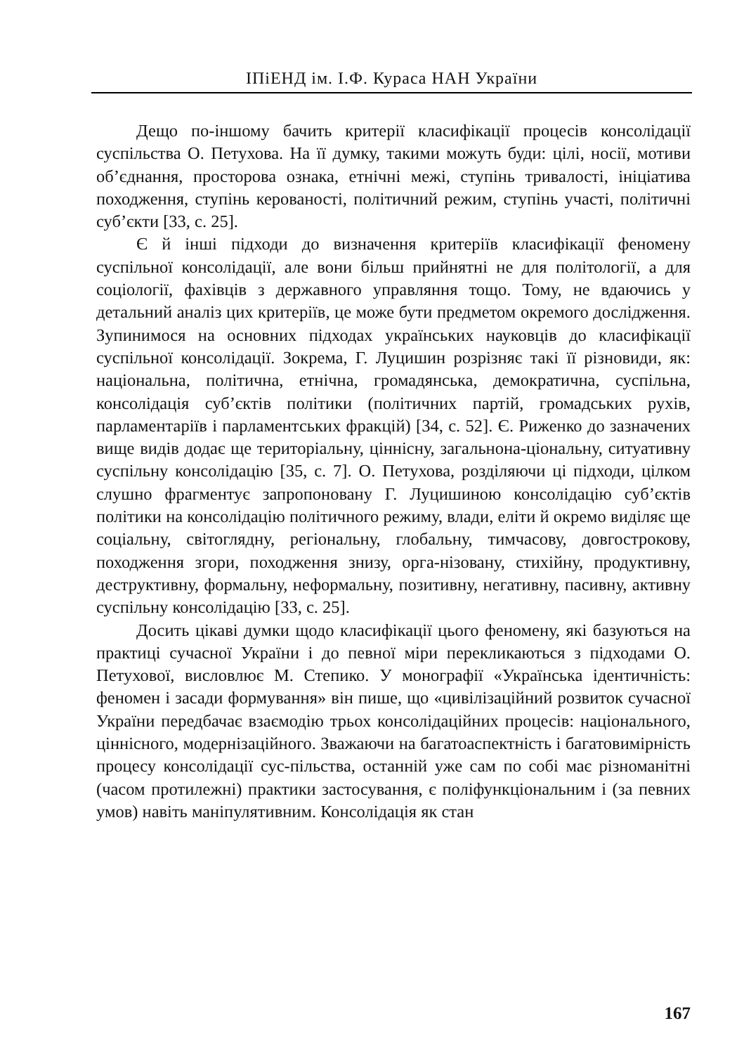ІПіЕНД ім. І.Ф. Кураса НАН України
Дещо по-іншому бачить критерії класифікації процесів консолідації суспільства О. Петухова. На її думку, такими можуть буди: цілі, носії, мотиви об’єднання, просторова ознака, етнічні межі, ступінь тривалості, ініціатива походження, ступінь керованості, політичний режим, ступінь участі, політичні суб’єкти [33, с. 25].
Є й інші підходи до визначення критеріїв класифікації феномену суспільної консолідації, але вони більш прийнятні не для політології, а для соціології, фахівців з державного управляння тощо. Тому, не вдаючись у детальний аналіз цих критеріїв, це може бути предметом окремого дослідження. Зупинимося на основних підходах українських науковців до класифікації суспільної консолідації. Зокрема, Г. Луцишин розрізняє такі її різновиди, як: національна, політична, етнічна, громадянська, демократична, суспільна, консолідація суб’єктів політики (політичних партій, громадських рухів, парламентаріїв і парламентських фракцій) [34, с. 52]. Є. Риженко до зазначених вище видів додає ще територіальну, ціннісну, загальнона-ціональну, ситуативну суспільну консолідацію [35, с. 7]. О. Петухова, розділяючи ці підходи, цілком слушно фрагментує запропоновану Г. Луцишиною консолідацію суб’єктів політики на консолідацію політичного режиму, влади, еліти й окремо виділяє ще соціальну, світоглядну, регіональну, глобальну, тимчасову, довгострокову, походження згори, походження знизу, орга-нізовану, стихійну, продуктивну, деструктивну, формальну, неформальну, позитивну, негативну, пасивну, активну суспільну консолідацію [33, с. 25].
Досить цікаві думки щодо класифікації цього феномену, які базуються на практиці сучасної України і до певної міри перекликаються з підходами О. Петухової, висловлює М. Степико. У монографії «Українська ідентичність: феномен і засади формування» він пише, що «цивілізаційний розвиток сучасної України передбачає взаємодію трьох консолідаційних процесів: національного, ціннісного, модернізаційного. Зважаючи на багатоаспектність і багатовимірність процесу консолідації сус-пільства, останній уже сам по собі має різноманітні (часом протилежні) практики застосування, є поліфункціональним і (за певних умов) навіть маніпулятивним. Консолідація як стан
167